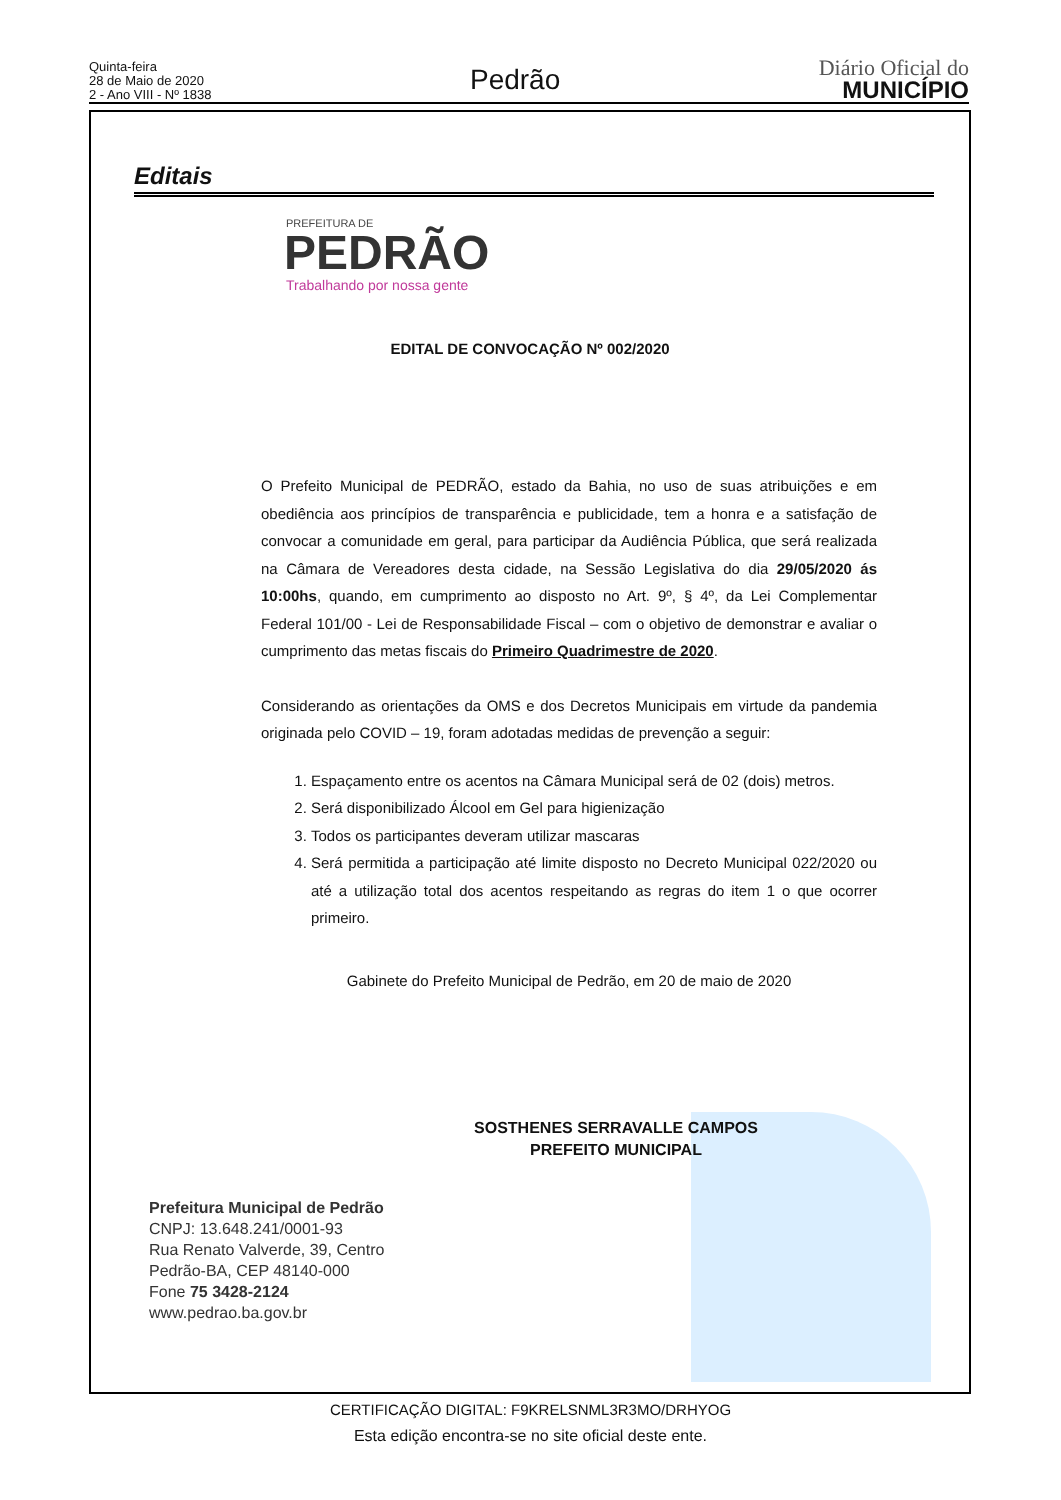Quinta-feira
28 de Maio de 2020
2 - Ano VIII - Nº 1838
Pedrão
Diário Oficial do
MUNICÍPIO
Editais
PREFEITURA DE
PEDRÃO
Trabalhando por nossa gente
EDITAL DE CONVOCAÇÃO Nº 002/2020
O Prefeito Municipal de PEDRÃO, estado da Bahia, no uso de suas atribuições e em obediência aos princípios de transparência e publicidade, tem a honra e a satisfação de convocar a comunidade em geral, para participar da Audiência Pública, que será realizada na Câmara de Vereadores desta cidade, na Sessão Legislativa do dia 29/05/2020 ás 10:00hs, quando, em cumprimento ao disposto no Art. 9º, § 4º, da Lei Complementar Federal 101/00 - Lei de Responsabilidade Fiscal – com o objetivo de demonstrar e avaliar o cumprimento das metas fiscais do Primeiro Quadrimestre de 2020.
Considerando as orientações da OMS e dos Decretos Municipais em virtude da pandemia originada pelo COVID – 19, foram adotadas medidas de prevenção a seguir:
1. Espaçamento entre os acentos na Câmara Municipal será de 02 (dois) metros.
2. Será disponibilizado Álcool em Gel para higienização
3. Todos os participantes deveram utilizar mascaras
4. Será permitida a participação até limite disposto no Decreto Municipal 022/2020 ou até a utilização total dos acentos respeitando as regras do item 1 o que ocorrer primeiro.
Gabinete do Prefeito Municipal de Pedrão, em 20 de maio de 2020
SOSTHENES SERRAVALLE CAMPOS
PREFEITO MUNICIPAL
Prefeitura Municipal de Pedrão
CNPJ: 13.648.241/0001-93
Rua Renato Valverde, 39, Centro
Pedrão-BA, CEP 48140-000
Fone 75 3428-2124
www.pedrao.ba.gov.br
CERTIFICAÇÃO DIGITAL: F9KRELSNML3R3MO/DRHYOG
Esta edição encontra-se no site oficial deste ente.